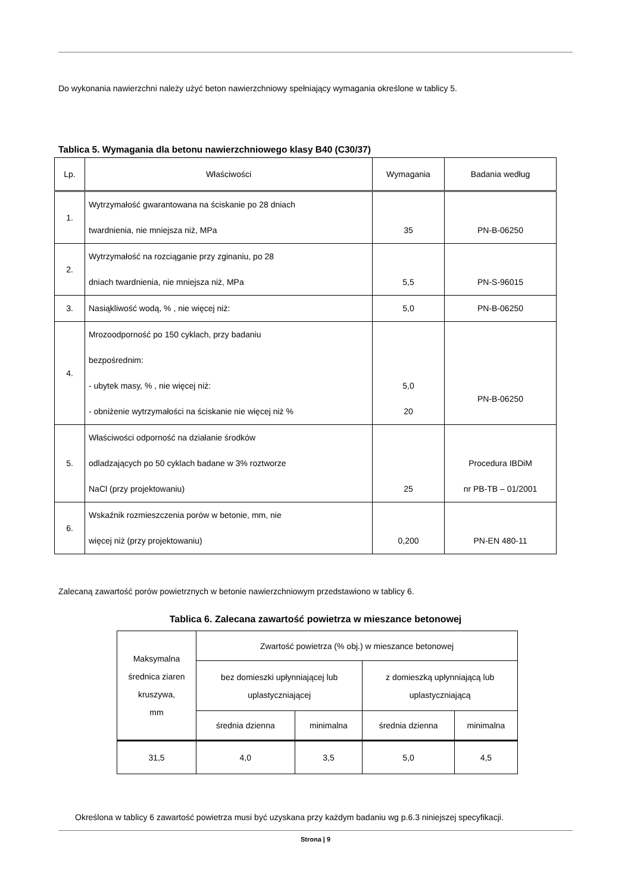Do wykonania nawierzchni należy użyć beton nawierzchniowy spełniający wymagania określone w tablicy 5.
Tablica 5. Wymagania dla betonu nawierzchniowego klasy B40 (C30/37)
| Lp. | Właściwości | Wymagania | Badania według |
| --- | --- | --- | --- |
| 1. | Wytrzymałość gwarantowana na ściskanie po 28 dniach twardnienia, nie mniejsza niż, MPa | 35 | PN-B-06250 |
| 2. | Wytrzymałość na rozciąganie przy zginaniu, po 28 dniach twardnienia, nie mniejsza niż, MPa | 5,5 | PN-S-96015 |
| 3. | Nasiąkliwość wodą, % , nie więcej niż: | 5,0 | PN-B-06250 |
| 4. | Mrozoodporność po 150 cyklach, przy badaniu bezpośrednim: - ubytek masy, % , nie więcej niż: - obniżenie wytrzymałości na ściskanie nie więcej niż % | 5,0 20 | PN-B-06250 |
| 5. | Właściwości odporność na działanie środków odladzających po 50 cyklach badane w 3% roztworze NaCl (przy projektowaniu) | 25 | Procedura IBDiM nr PB-TB – 01/2001 |
| 6. | Wskaźnik rozmieszczenia porów w betonie, mm, nie więcej niż (przy projektowaniu) | 0,200 | PN-EN 480-11 |
Zalecaną zawartość porów powietrznych w betonie nawierzchniowym przedstawiono w tablicy 6.
Tablica 6. Zalecana zawartość powietrza w mieszance betonowej
| Maksymalna średnica ziaren kruszywa, mm | Zwartość powietrza (% obj.) w mieszance betonowej | | | |
| | bez domieszki upłynniającej lub uplastyczniającej | | z domieszką upłynniającą lub uplastyczniającą | |
| | średnia dzienna | minimalna | średnia dzienna | minimalna |
| 31,5 | 4,0 | 3,5 | 5,0 | 4,5 |
Określona w tablicy 6 zawartość powietrza musi być uzyskana przy każdym badaniu wg p.6.3 niniejszej specyfikacji.
Strona | 9